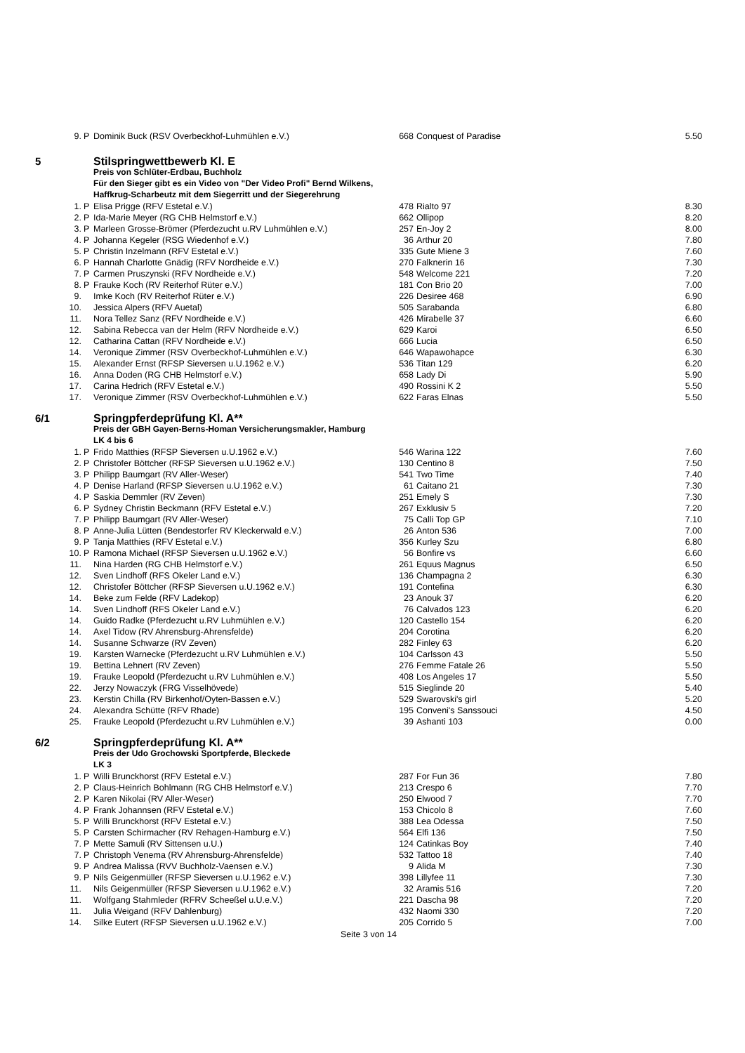| 9. | P | Dominik Buck (RSV Overbeckhof-Luhmühlen e.V.) | 668 | Conquest of Paradise | 5.50 |
| 5 | | Stilspringwettbewerb Kl. E | | | |
| | | Preis von Schlüter-Erdbau, Buchholz | | | |
| | | Für den Sieger gibt es ein Video von "Der Video Profi" Bernd Wilkens, | | | |
| | | Haffkrug-Scharbeutz mit dem Siegerritt und der Siegerehrung | | | |
| 1. | P | Elisa Prigge (RFV Estetal e.V.) | 478 | Rialto 97 | 8.30 |
| 2. | P | Ida-Marie Meyer (RG CHB Helmstorf e.V.) | 662 | Ollipop | 8.20 |
| 3. | P | Marleen Grosse-Brömer (Pferdezucht u.RV Luhmühlen e.V.) | 257 | En-Joy 2 | 8.00 |
| 4. | P | Johanna Kegeler (RSG Wiedenhof e.V.) | 36 | Arthur 20 | 7.80 |
| 5. | P | Christin Inzelmann (RFV Estetal e.V.) | 335 | Gute Miene 3 | 7.60 |
| 6. | P | Hannah Charlotte Gnädig (RFV Nordheide e.V.) | 270 | Falknerin 16 | 7.30 |
| 7. | P | Carmen Pruszynski (RFV Nordheide e.V.) | 548 | Welcome 221 | 7.20 |
| 8. | P | Frauke Koch (RV Reiterhof Rüter e.V.) | 181 | Con Brio 20 | 7.00 |
| 9. | | Imke Koch (RV Reiterhof Rüter e.V.) | 226 | Desiree 468 | 6.90 |
| 10. | | Jessica Alpers (RFV Auetal) | 505 | Sarabanda | 6.80 |
| 11. | | Nora Tellez Sanz (RFV Nordheide e.V.) | 426 | Mirabelle 37 | 6.60 |
| 12. | | Sabina Rebecca van der Helm (RFV Nordheide e.V.) | 629 | Karoi | 6.50 |
| 12. | | Catharina Cattan (RFV Nordheide e.V.) | 666 | Lucia | 6.50 |
| 14. | | Veronique Zimmer (RSV Overbeckhof-Luhmühlen e.V.) | 646 | Wapawohapce | 6.30 |
| 15. | | Alexander Ernst (RFSP Sieversen u.U.1962 e.V.) | 536 | Titan 129 | 6.20 |
| 16. | | Anna Doden (RG CHB Helmstorf e.V.) | 658 | Lady Di | 5.90 |
| 17. | | Carina Hedrich (RFV Estetal e.V.) | 490 | Rossini K 2 | 5.50 |
| 17. | | Veronique Zimmer (RSV Overbeckhof-Luhmühlen e.V.) | 622 | Faras Elnas | 5.50 |
| 6/1 | | Springpferdeprüfung Kl. A** | | | |
| | | Preis der GBH Gayen-Berns-Homan Versicherungsmakler, Hamburg | | | |
| | | LK 4 bis 6 | | | |
| 1. | P | Frido Matthies (RFSP Sieversen u.U.1962 e.V.) | 546 | Warina 122 | 7.60 |
| 2. | P | Christofer Böttcher (RFSP Sieversen u.U.1962 e.V.) | 130 | Centino 8 | 7.50 |
| 3. | P | Philipp Baumgart (RV Aller-Weser) | 541 | Two Time | 7.40 |
| 4. | P | Denise Harland (RFSP Sieversen u.U.1962 e.V.) | 61 | Caitano 21 | 7.30 |
| 4. | P | Saskia Demmler (RV Zeven) | 251 | Emely S | 7.30 |
| 6. | P | Sydney Christin Beckmann (RFV Estetal e.V.) | 267 | Exklusiv 5 | 7.20 |
| 7. | P | Philipp Baumgart (RV Aller-Weser) | 75 | Calli Top GP | 7.10 |
| 8. | P | Anne-Julia Lütten (Bendestorfer RV Kleckerwald e.V.) | 26 | Anton 536 | 7.00 |
| 9. | P | Tanja Matthies (RFV Estetal e.V.) | 356 | Kurley Szu | 6.80 |
| 10. | P | Ramona Michael (RFSP Sieversen u.U.1962 e.V.) | 56 | Bonfire vs | 6.60 |
| 11. | | Nina Harden (RG CHB Helmstorf e.V.) | 261 | Equus Magnus | 6.50 |
| 12. | | Sven Lindhoff (RFS Okeler Land e.V.) | 136 | Champagna 2 | 6.30 |
| 12. | | Christofer Böttcher (RFSP Sieversen u.U.1962 e.V.) | 191 | Contefina | 6.30 |
| 14. | | Beke zum Felde (RFV Ladekop) | 23 | Anouk 37 | 6.20 |
| 14. | | Sven Lindhoff (RFS Okeler Land e.V.) | 76 | Calvados 123 | 6.20 |
| 14. | | Guido Radke (Pferdezucht u.RV Luhmühlen e.V.) | 120 | Castello 154 | 6.20 |
| 14. | | Axel Tidow (RV Ahrensburg-Ahrensfelde) | 204 | Corotina | 6.20 |
| 14. | | Susanne Schwarze (RV Zeven) | 282 | Finley 63 | 6.20 |
| 19. | | Karsten Warnecke (Pferdezucht u.RV Luhmühlen e.V.) | 104 | Carlsson 43 | 5.50 |
| 19. | | Bettina Lehnert (RV Zeven) | 276 | Femme Fatale 26 | 5.50 |
| 19. | | Frauke Leopold (Pferdezucht u.RV Luhmühlen e.V.) | 408 | Los Angeles 17 | 5.50 |
| 22. | | Jerzy Nowaczyk (FRG Visselhövede) | 515 | Sieglinde 20 | 5.40 |
| 23. | | Kerstin Chilla (RV Birkenhof/Oyten-Bassen e.V.) | 529 | Swarovski's girl | 5.20 |
| 24. | | Alexandra Schütte (RFV Rhade) | 195 | Conveni's Sanssouci | 4.50 |
| 25. | | Frauke Leopold (Pferdezucht u.RV Luhmühlen e.V.) | 39 | Ashanti 103 | 0.00 |
| 6/2 | | Springpferdeprüfung Kl. A** | | | |
| | | Preis der Udo Grochowski Sportpferde, Bleckede | | | |
| | | LK 3 | | | |
| 1. | P | Willi Brunckhorst (RFV Estetal e.V.) | 287 | For Fun 36 | 7.80 |
| 2. | P | Claus-Heinrich Bohlmann (RG CHB Helmstorf e.V.) | 213 | Crespo 6 | 7.70 |
| 2. | P | Karen Nikolai (RV Aller-Weser) | 250 | Elwood 7 | 7.70 |
| 4. | P | Frank Johannsen (RFV Estetal e.V.) | 153 | Chicolo 8 | 7.60 |
| 5. | P | Willi Brunckhorst (RFV Estetal e.V.) | 388 | Lea Odessa | 7.50 |
| 5. | P | Carsten Schirmacher (RV Rehagen-Hamburg e.V.) | 564 | Elfi 136 | 7.50 |
| 7. | P | Mette Samuli (RV Sittensen u.U.) | 124 | Catinkas Boy | 7.40 |
| 7. | P | Christoph Venema (RV Ahrensburg-Ahrensfelde) | 532 | Tattoo 18 | 7.40 |
| 9. | P | Andrea Malissa (RVV Buchholz-Vaensen e.V.) | 9 | Alida M | 7.30 |
| 9. | P | Nils Geigenmüller (RFSP Sieversen u.U.1962 e.V.) | 398 | Lillyfee 11 | 7.30 |
| 11. | | Nils Geigenmüller (RFSP Sieversen u.U.1962 e.V.) | 32 | Aramis 516 | 7.20 |
| 11. | | Wolfgang Stahmleder (RFRV Scheeßel u.U.e.V.) | 221 | Dascha 98 | 7.20 |
| 11. | | Julia Weigand (RFV Dahlenburg) | 432 | Naomi 330 | 7.20 |
| 14. | | Silke Eutert (RFSP Sieversen u.U.1962 e.V.) | 205 | Corrido 5 | 7.00 |
Seite 3 von 14